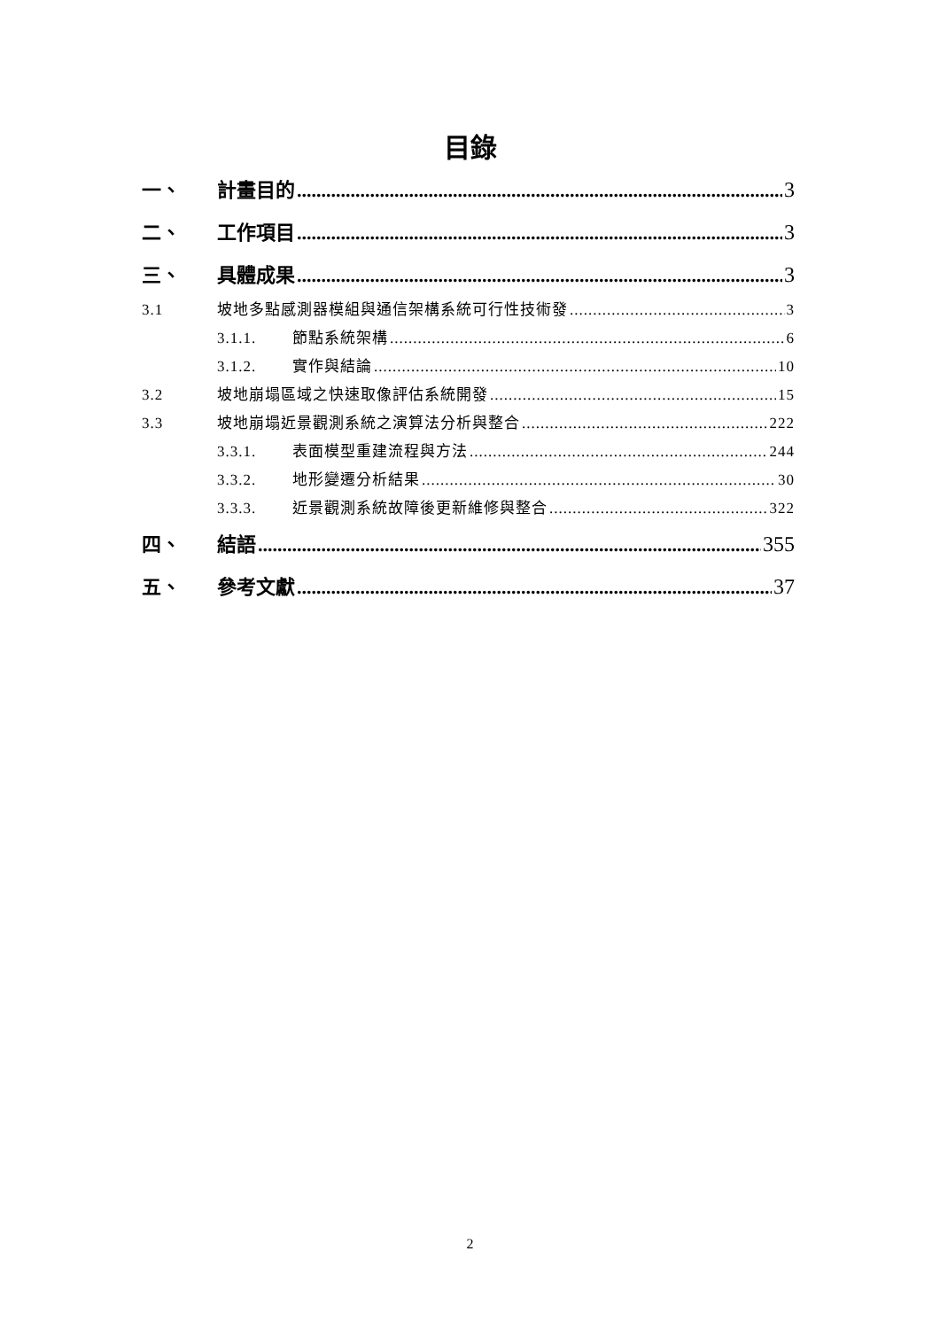目錄
一、 計畫目的 3
二、 工作項目 3
三、 具體成果 3
3.1 坡地多點感測器模組與通信架構系統可行性技術發 3
3.1.1. 節點系統架構 6
3.1.2. 實作與結論 10
3.2 坡地崩塌區域之快速取像評估系統開發 15
3.3 坡地崩塌近景觀測系統之演算法分析與整合 222
3.3.1. 表面模型重建流程與方法 244
3.3.2. 地形變遷分析結果 30
3.3.3. 近景觀測系統故障後更新維修與整合 322
四、 結語 355
五、 參考文獻 37
2